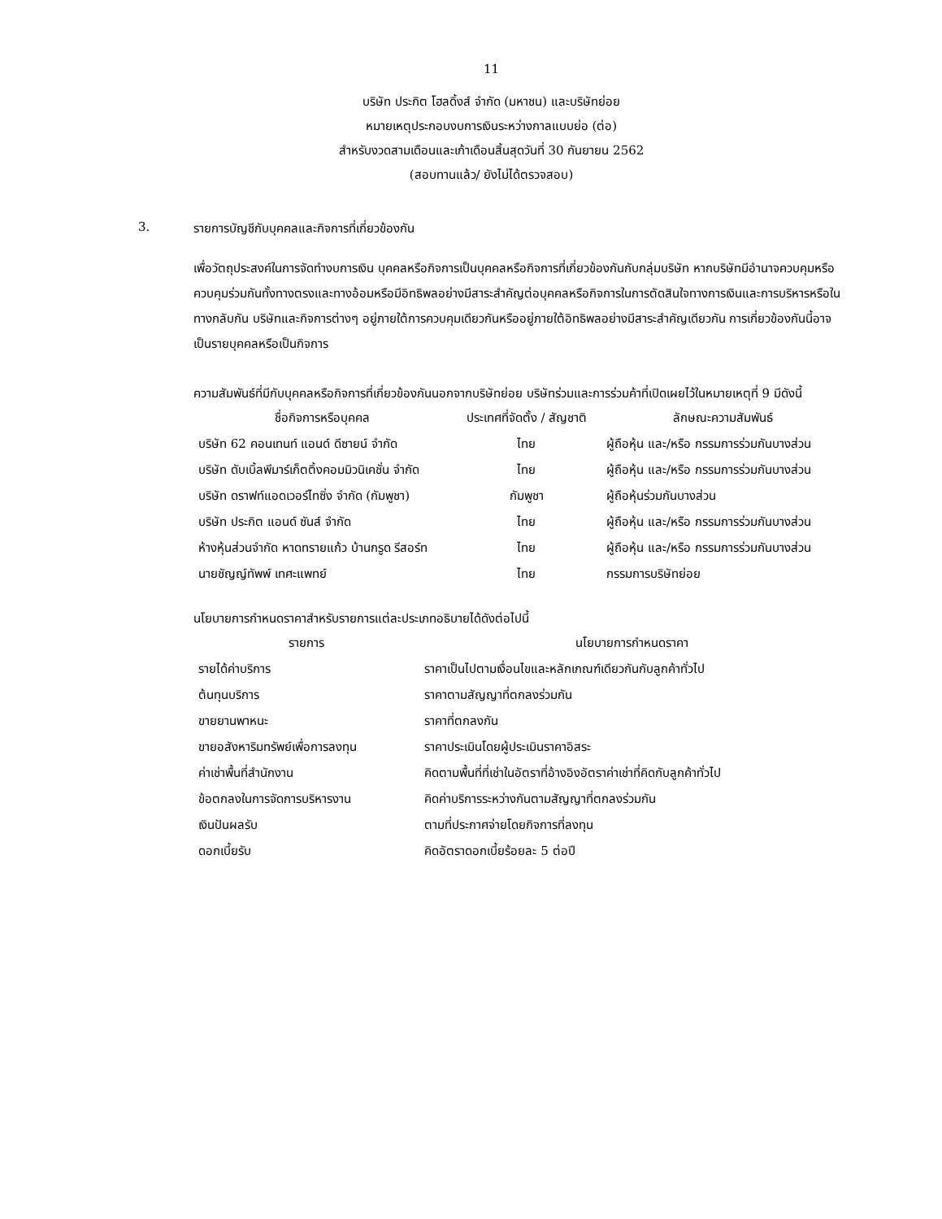11
บริษัท ประกิต โฮลดิ้งส์ จำกัด (มหาชน) และบริษัทย่อย
หมายเหตุประกอบงบการเงินระหว่างกาลแบบย่อ (ต่อ)
สำหรับงวดสามเดือนและเก้าเดือนสิ้นสุดวันที่ 30 กันยายน 2562
(สอบทานแล้ว/ ยังไม่ได้ตรวจสอบ)
3. รายการบัญชีกับบุคคลและกิจการที่เกี่ยวข้องกัน
เพื่อวัตถุประสงค์ในการจัดทำงบการเงิน บุคคลหรือกิจการเป็นบุคคลหรือกิจการที่เกี่ยวข้องกันกับกลุ่มบริษัท หากบริษัทมีอำนาจควบคุมหรือควบคุมร่วมกันทั้งทางตรงและทางอ้อมหรือมีอิทธิพลอย่างมีสาระสำคัญต่อบุคคลหรือกิจการในการตัดสินใจทางการเงินและการบริหารหรือในทางกลับกัน บริษัทและกิจการต่างๆ อยู่ภายใต้การควบคุมเดียวกันหรืออยู่ภายใต้อิทธิพลอย่างมีสาระสำคัญเดียวกัน การเกี่ยวข้องกันนี้อาจเป็นรายบุคคลหรือเป็นกิจการ
ความสัมพันธ์ที่มีกับบุคคลหรือกิจการที่เกี่ยวข้องกันนอกจากบริษัทย่อย บริษัทร่วมและการร่วมค้าที่เปิดเผยไว้ในหมายเหตุที่ 9 มีดังนี้
| ชื่อกิจการหรือบุคคล | ประเทศที่จัดตั้ง / สัญชาติ | ลักษณะความสัมพันธ์ |
| --- | --- | --- |
| บริษัท 62 คอนเทนท์ แอนด์ ดีซายน์ จำกัด | ไทย | ผู้ถือหุ้น และ/หรือ กรรมการร่วมกันบางส่วน |
| บริษัท ดับเบิ้ลพีมาร์เก็ตติ้งคอมมิวนิเคชั่น จำกัด | ไทย | ผู้ถือหุ้น และ/หรือ กรรมการร่วมกันบางส่วน |
| บริษัท ดราฟท์แอดเวอร์ไทซิ่ง จำกัด (กัมพูชา) | กัมพูชา | ผู้ถือหุ้นร่วมกันบางส่วน |
| บริษัท ประกิต แอนด์ ซันส์ จำกัด | ไทย | ผู้ถือหุ้น และ/หรือ กรรมการร่วมกันบางส่วน |
| ห้างหุ้นส่วนจำกัด หาดทรายแก้ว บ้านกรูด รีสอร์ท | ไทย | ผู้ถือหุ้น และ/หรือ กรรมการร่วมกันบางส่วน |
| นายชัญญ์ทัพพ์ เทศะแพทย์ | ไทย | กรรมการบริษัทย่อย |
นโยบายการกำหนดราคาสำหรับรายการแต่ละประเภทอธิบายได้ดังต่อไปนี้
| รายการ | นโยบายการกำหนดราคา |
| --- | --- |
| รายได้ค่าบริการ | ราคาเป็นไปตามเงื่อนไขและหลักเกณฑ์เดียวกันกับลูกค้าทั่วไป |
| ต้นทุนบริการ | ราคาตามสัญญาที่ตกลงร่วมกัน |
| ขายยานพาหนะ | ราคาที่ตกลงกัน |
| ขายอสังหาริมทรัพย์เพื่อการลงทุน | ราคาประเมินโดยผู้ประเมินราคาอิสระ |
| ค่าเช่าพื้นที่สำนักงาน | คิดตามพื้นที่ที่เช่าในอัตราที่อ้างอิงอัตราค่าเช่าที่คิดกับลูกค้าทั่วไป |
| ข้อตกลงในการจัดการบริหารงาน | คิดค่าบริการระหว่างกันตามสัญญาที่ตกลงร่วมกัน |
| เงินปันผลรับ | ตามที่ประกาศจ่ายโดยกิจการที่ลงทุน |
| ดอกเบี้ยรับ | คิดอัตราดอกเบี้ยร้อยละ 5 ต่อปี |